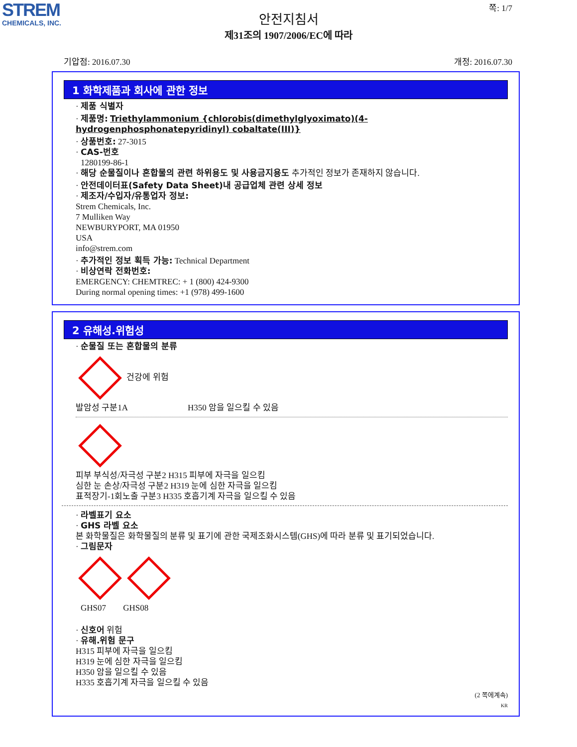STREM
CHEMICALS, INC.
쪽: 1/7
안전지침서
제31조의 1907/2006/EC에 따라
기압점: 2016.07.30 개정: 2016.07.30
1 화학제품과 회사에 관한 정보
· 제품 식별자
· 제품명: Triethylammonium {chlorobis(dimethylglyoximato)(4-hydrogenphosphonatepyridinyl) cobaltate(III)}
· 상품번호: 27-3015
· CAS-번호
1280199-86-1
· 해당 순물질이나 혼합물의 관련 하위용도 및 사용금지용도 추가적인 정보가 존재하지 않습니다.
· 안전데이터표(Safety Data Sheet)내 공급업체 관련 상세 정보
· 제조자/수입자/유통업자 정보:
Strem Chemicals, Inc.
7 Mulliken Way
NEWBURYPORT, MA 01950
USA
info@strem.com
· 추가적인 정보 획득 가능: Technical Department
· 비상연락 전화번호:
EMERGENCY: CHEMTREC: + 1 (800) 424-9300
During normal opening times: +1 (978) 499-1600
2 유해성.위험성
· 순물질 또는 혼합물의 분류
건강에 위험
발암성 구분1A H350 암을 일으킬 수 있음
피부 부식성/자극성 구분2 H315 피부에 자극을 일으킴
심한 눈 손상/자극성 구분2 H319 눈에 심한 자극을 일으킴
표적장기-1회노출 구분3 H335 호흡기계 자극을 일으킬 수 있음
· 라벨표기 요소
· GHS 라벨 요소
본 화학물질은 화학물질의 분류 및 표기에 관한 국제조화시스템(GHS)에 따라 분류 및 표기되었습니다.
· 그림문자
GHS07 GHS08
· 신호어 위험
· 유해.위험 문구
H315 피부에 자극을 일으킴
H319 눈에 심한 자극을 일으킴
H350 암을 일으킬 수 있음
H335 호흡기계 자극을 일으킬 수 있음
(2 쪽에계속)
KR